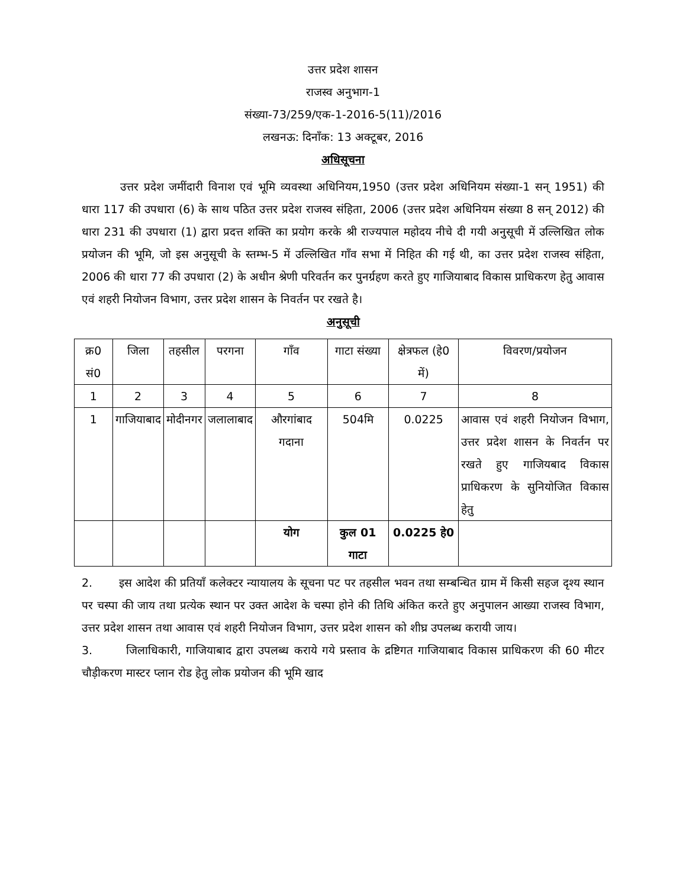उत्तर प्रदेश शासन
राजस्व अनुभाग-1
संख्या-73/259/एक-1-2016-5(11)/2016
लखनऊ: दिनाँक: 13 अक्टूबर, 2016
अधिसूचना
उत्तर प्रदेश जमींदारी विनाश एवं भूमि व्यवस्था अधिनियम,1950 (उत्तर प्रदेश अधिनियम संख्या-1 सन् 1951) की धारा 117 की उपधारा (6) के साथ पठित उत्तर प्रदेश राजस्व संहिता, 2006 (उत्तर प्रदेश अधिनियम संख्या 8 सन् 2012) की धारा 231 की उपधारा (1) द्वारा प्रदत्त शक्ति का प्रयोग करके श्री राज्यपाल महोदय नीचे दी गयी अनुसूची में उल्लिखित लोक प्रयोजन की भूमि, जो इस अनुसूची के स्तम्भ-5 में उल्लिखित गाँव सभा में निहित की गई थी, का उत्तर प्रदेश राजस्व संहिता, 2006 की धारा 77 की उपधारा (2) के अधीन श्रेणी परिवर्तन कर पुनर्ग्रहण करते हुए गाजियाबाद विकास प्राधिकरण हेतु आवास एवं शहरी नियोजन विभाग, उत्तर प्रदेश शासन के निवर्तन पर रखते है।
अनुसूची
| क्र0 सं0 | जिला | तहसील | परगना | गाँव | गाटा संख्या | क्षेत्रफल (हे0 में) | विवरण/प्रयोजन |
| --- | --- | --- | --- | --- | --- | --- | --- |
| 1 | 2 | 3 | 4 | 5 | 6 | 7 | 8 |
| 1 | गाजियाबाद | मोदीनगर | जलालाबाद | औरगांबाद गदाना | 504मि | 0.0225 | आवास एवं शहरी नियोजन विभाग, उत्तर प्रदेश शासन के निवर्तन पर रखते हुए गाजियबाद विकास प्राधिकरण के सुनियोजित विकास हेतु |
| | | | | योग | कुल 01 गाटा | 0.0225 हे0 | |
2. इस आदेश की प्रतियाँ कलेक्टर न्यायालय के सूचना पट पर तहसील भवन तथा सम्बन्धित ग्राम में किसी सहज दृश्य स्थान पर चस्पा की जाय तथा प्रत्येक स्थान पर उक्त आदेश के चस्पा होने की तिथि अंकित करते हुए अनुपालन आख्या राजस्व विभाग, उत्तर प्रदेश शासन तथा आवास एवं शहरी नियोजन विभाग, उत्तर प्रदेश शासन को शीघ्र उपलब्ध करायी जाय।
3. जिलाधिकारी, गाजियाबाद द्वारा उपलब्ध कराये गये प्रस्ताव के द्रष्टिगत गाजियाबाद विकास प्राधिकरण की 60 मीटर चौड़ीकरण मास्टर प्लान रोड हेतु लोक प्रयोजन की भूमि खाद